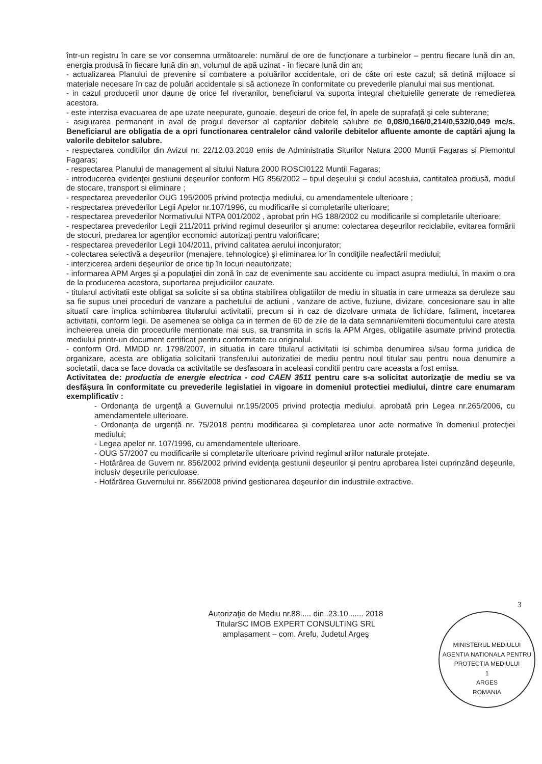într-un registru în care se vor consemna următoarele: numărul de ore de funcţionare a turbinelor – pentru fiecare lună din an, energia produsă în fiecare lună din an, volumul de apă uzinat - în fiecare lună din an;
- actualizarea Planului de prevenire si combatere a poluărilor accidentale, ori de câte ori este cazul; să detină mijloace si materiale necesare în caz de poluări accidentale si să actioneze în conformitate cu prevederile planului mai sus mentionat.
- in cazul producerii unor daune de orice fel riveranilor, beneficiarul va suporta integral cheltuielile generate de remedierea acestora.
- este interzisa evacuarea de ape uzate neepurate, gunoaie, deşeuri de orice fel, în apele de suprafaţă şi cele subterane;
- asigurarea permanent in aval de pragul deversor al captarilor debitele salubre de 0,08/0,166/0,214/0,532/0,049 mc/s. Beneficiarul are obligatia de a opri functionarea centralelor când valorile debitelor afluente amonte de captări ajung la valorile debitelor salubre.
- respectarea conditiilor din Avizul nr. 22/12.03.2018 emis de Administratia Siturilor Natura 2000 Muntii Fagaras si Piemontul Fagaras;
- respectarea Planului de management al sitului Natura 2000 ROSCI0122 Muntii Fagaras;
- introducerea evidenţei gestiunii deşeurilor conform HG 856/2002 – tipul deşeului şi codul acestuia, cantitatea produsă, modul de stocare, transport si eliminare ;
- respectarea prevederilor OUG 195/2005 privind protecţia mediului, cu amendamentele ulterioare ;
- respectarea prevederilor Legii Apelor nr.107/1996, cu modificarile si completarile ulterioare;
- respectarea prevederilor Normativului NTPA 001/2002 , aprobat prin HG 188/2002 cu modificarile si completarile ulterioare;
- respectarea prevederilor Legii 211/2011 privind regimul deseurilor şi anume: colectarea deşeurilor reciclabile, evitarea formării de stocuri, predarea lor agenţilor economici autorizaţi pentru valorificare;
- respectarea prevederilor Legii 104/2011, privind calitatea aerului inconjurator;
- colectarea selectivă a deşeurilor (menajere, tehnologice) şi eliminarea lor în condiţiile neafectării mediului;
- interzicerea arderii deşeurilor de orice tip în locuri neautorizate;
- informarea APM Arges şi a populaţiei din zonă în caz de evenimente sau accidente cu impact asupra mediului, în maxim o ora de la producerea acestora, suportarea prejudiciilor cauzate.
- titularul activitatii este obligat sa solicite si sa obtina stabilirea obligatiilor de mediu in situatia in care urmeaza sa deruleze sau sa fie supus unei proceduri de vanzare a pachetului de actiuni , vanzare de active, fuziune, divizare, concesionare sau in alte situatii care implica schimbarea titularului activitatii, precum si in caz de dizolvare urmata de lichidare, faliment, incetarea activitatii, conform legii. De asemenea se obliga ca in termen de 60 de zile de la data semnarii/emiterii documentului care atesta incheierea uneia din procedurile mentionate mai sus, sa transmita in scris la APM Arges, obligatiile asumate privind protectia mediului printr-un document certificat pentru conformitate cu originalul.
- conform Ord. MMDD nr. 1798/2007, in situatia in care titularul activitatii isi schimba denumirea si/sau forma juridica de organizare, acesta are obligatia solicitarii transferului autorizatiei de mediu pentru noul titular sau pentru noua denumire a societatii, daca se face dovada ca activitatile se desfasoara in aceleasi conditii pentru care aceasta a fost emisa.
Activitatea de: productia de energie electrica - cod CAEN 3511 pentru care s-a solicitat autorizaţie de mediu se va desfăşura în conformitate cu prevederile legislatiei in vigoare in domeniul protectiei mediului, dintre care enumaram exemplificativ :
- Ordonanţa de urgenţă a Guvernului nr.195/2005 privind protecţia mediului, aprobată prin Legea nr.265/2006, cu amendamentele ulterioare.
- Ordonanța de urgență nr. 75/2018 pentru modificarea și completarea unor acte normative în domeniul protecției mediului;
- Legea apelor nr. 107/1996, cu amendamentele ulterioare.
- OUG 57/2007 cu modificarile si completarile ulterioare privind regimul ariilor naturale protejate.
- Hotărârea de Guvern nr. 856/2002 privind evidenţa gestiunii deşeurilor şi pentru aprobarea listei cuprinzând deşeurile, inclusiv deşeurile periculoase.
- Hotărârea Guvernului nr. 856/2008 privind gestionarea deşeurilor din industriile extractive.
3
Autorizaţie de Mediu nr.88..... din..23.10....... 2018
TitularSC IMOB EXPERT CONSULTING SRL
amplasament – com. Arefu, Judetul Argeş
MINISTERUL MEDIULUI
AGENTIA NATIONALA PENTRU PROTECTIA MEDIULUI
1
ARGES
ROMANIA